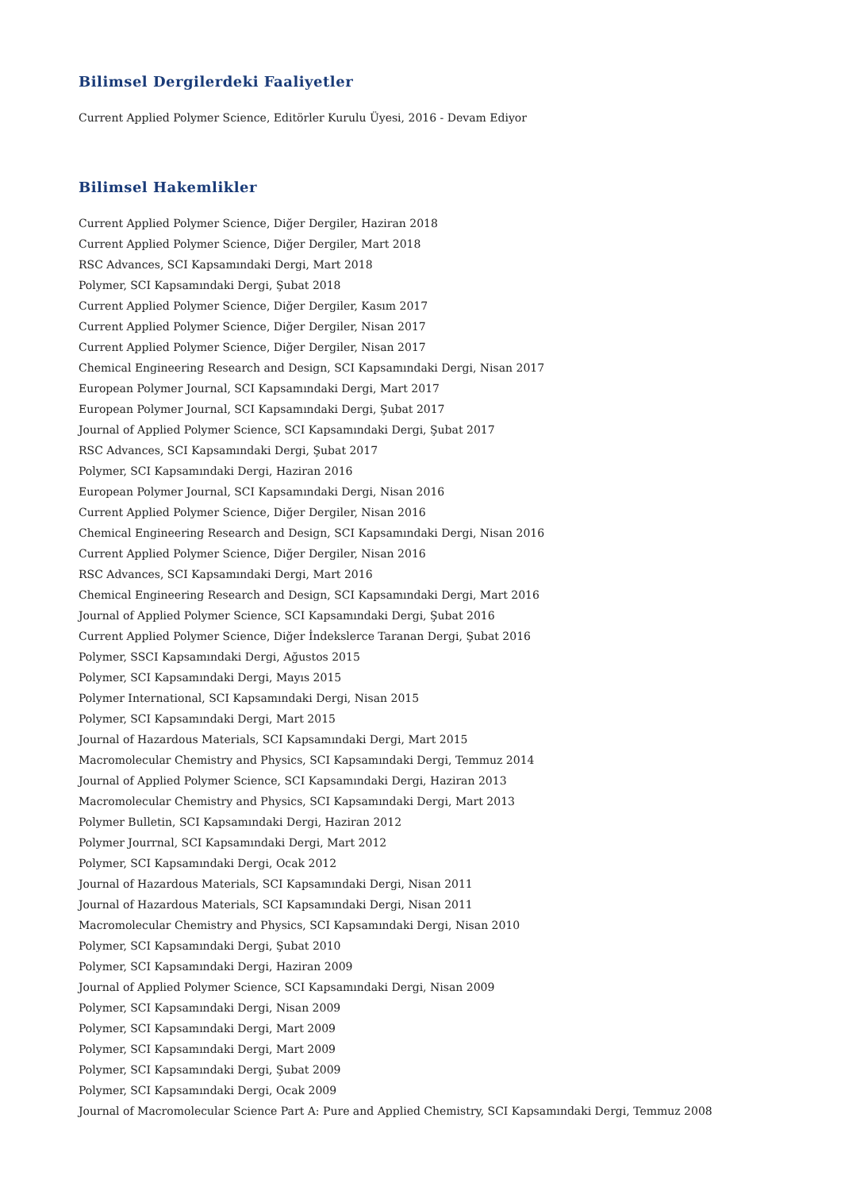Bilimsel Dergilerdeki Faaliyetler
Current Applied Polymer Science, Editörler Kurulu Üyesi, 2016 - Devam Ediyor
Bilimsel Hakemlikler
Current Applied Polymer Science, Diğer Dergiler, Haziran 2018
Current Applied Polymer Science, Diğer Dergiler, Mart 2018
RSC Advances, SCI Kapsamındaki Dergi, Mart 2018
Polymer, SCI Kapsamındaki Dergi, Şubat 2018
Current Applied Polymer Science, Diğer Dergiler, Kasım 2017
Current Applied Polymer Science, Diğer Dergiler, Nisan 2017
Current Applied Polymer Science, Diğer Dergiler, Nisan 2017
Chemical Engineering Research and Design, SCI Kapsamındaki Dergi, Nisan 2017
European Polymer Journal, SCI Kapsamındaki Dergi, Mart 2017
European Polymer Journal, SCI Kapsamındaki Dergi, Şubat 2017
Journal of Applied Polymer Science, SCI Kapsamındaki Dergi, Şubat 2017
RSC Advances, SCI Kapsamındaki Dergi, Şubat 2017
Polymer, SCI Kapsamındaki Dergi, Haziran 2016
European Polymer Journal, SCI Kapsamındaki Dergi, Nisan 2016
Current Applied Polymer Science, Diğer Dergiler, Nisan 2016
Chemical Engineering Research and Design, SCI Kapsamındaki Dergi, Nisan 2016
Current Applied Polymer Science, Diğer Dergiler, Nisan 2016
RSC Advances, SCI Kapsamındaki Dergi, Mart 2016
Chemical Engineering Research and Design, SCI Kapsamındaki Dergi, Mart 2016
Journal of Applied Polymer Science, SCI Kapsamındaki Dergi, Şubat 2016
Current Applied Polymer Science, Diğer İndekslerce Taranan Dergi, Şubat 2016
Polymer, SSCI Kapsamındaki Dergi, Ağustos 2015
Polymer, SCI Kapsamındaki Dergi, Mayıs 2015
Polymer International, SCI Kapsamındaki Dergi, Nisan 2015
Polymer, SCI Kapsamındaki Dergi, Mart 2015
Journal of Hazardous Materials, SCI Kapsamındaki Dergi, Mart 2015
Macromolecular Chemistry and Physics, SCI Kapsamındaki Dergi, Temmuz 2014
Journal of Applied Polymer Science, SCI Kapsamındaki Dergi, Haziran 2013
Macromolecular Chemistry and Physics, SCI Kapsamındaki Dergi, Mart 2013
Polymer Bulletin, SCI Kapsamındaki Dergi, Haziran 2012
Polymer Jourrnal, SCI Kapsamındaki Dergi, Mart 2012
Polymer, SCI Kapsamındaki Dergi, Ocak 2012
Journal of Hazardous Materials, SCI Kapsamındaki Dergi, Nisan 2011
Journal of Hazardous Materials, SCI Kapsamındaki Dergi, Nisan 2011
Macromolecular Chemistry and Physics, SCI Kapsamındaki Dergi, Nisan 2010
Polymer, SCI Kapsamındaki Dergi, Şubat 2010
Polymer, SCI Kapsamındaki Dergi, Haziran 2009
Journal of Applied Polymer Science, SCI Kapsamındaki Dergi, Nisan 2009
Polymer, SCI Kapsamındaki Dergi, Nisan 2009
Polymer, SCI Kapsamındaki Dergi, Mart 2009
Polymer, SCI Kapsamındaki Dergi, Mart 2009
Polymer, SCI Kapsamındaki Dergi, Şubat 2009
Polymer, SCI Kapsamındaki Dergi, Ocak 2009
Journal of Macromolecular Science Part A: Pure and Applied Chemistry, SCI Kapsamındaki Dergi, Temmuz 2008